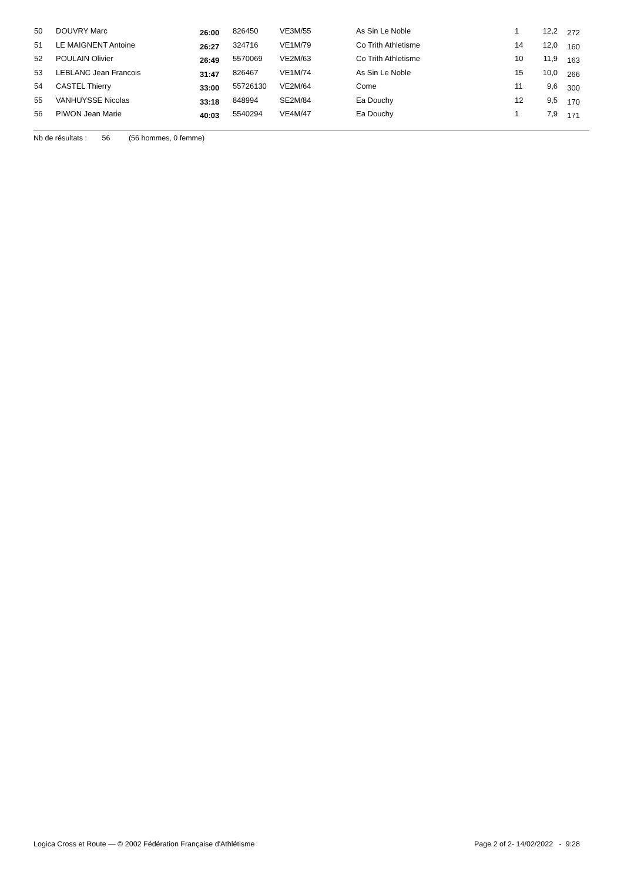| 50 | DOUVRY Marc | 26:00 | 826450 | VE3M/55 | As Sin Le Noble | 1 | 12,2 | 272 |
| 51 | LE MAIGNENT Antoine | 26:27 | 324716 | VE1M/79 | Co Trith Athletisme | 14 | 12,0 | 160 |
| 52 | POULAIN Olivier | 26:49 | 5570069 | VE2M/63 | Co Trith Athletisme | 10 | 11,9 | 163 |
| 53 | LEBLANC Jean Francois | 31:47 | 826467 | VE1M/74 | As Sin Le Noble | 15 | 10,0 | 266 |
| 54 | CASTEL Thierry | 33:00 | 55726130 | VE2M/64 | Come | 11 | 9,6 | 300 |
| 55 | VANHUYSSE Nicolas | 33:18 | 848994 | SE2M/84 | Ea Douchy | 12 | 9,5 | 170 |
| 56 | PIWON Jean Marie | 40:03 | 5540294 | VE4M/47 | Ea Douchy | 1 | 7,9 | 171 |
Nb de résultats : 56 (56 hommes, 0 femme)
Logica Cross et Route — © 2002 Fédération Française d'Athlétisme Page 2 of 2- 14/02/2022 - 9:28